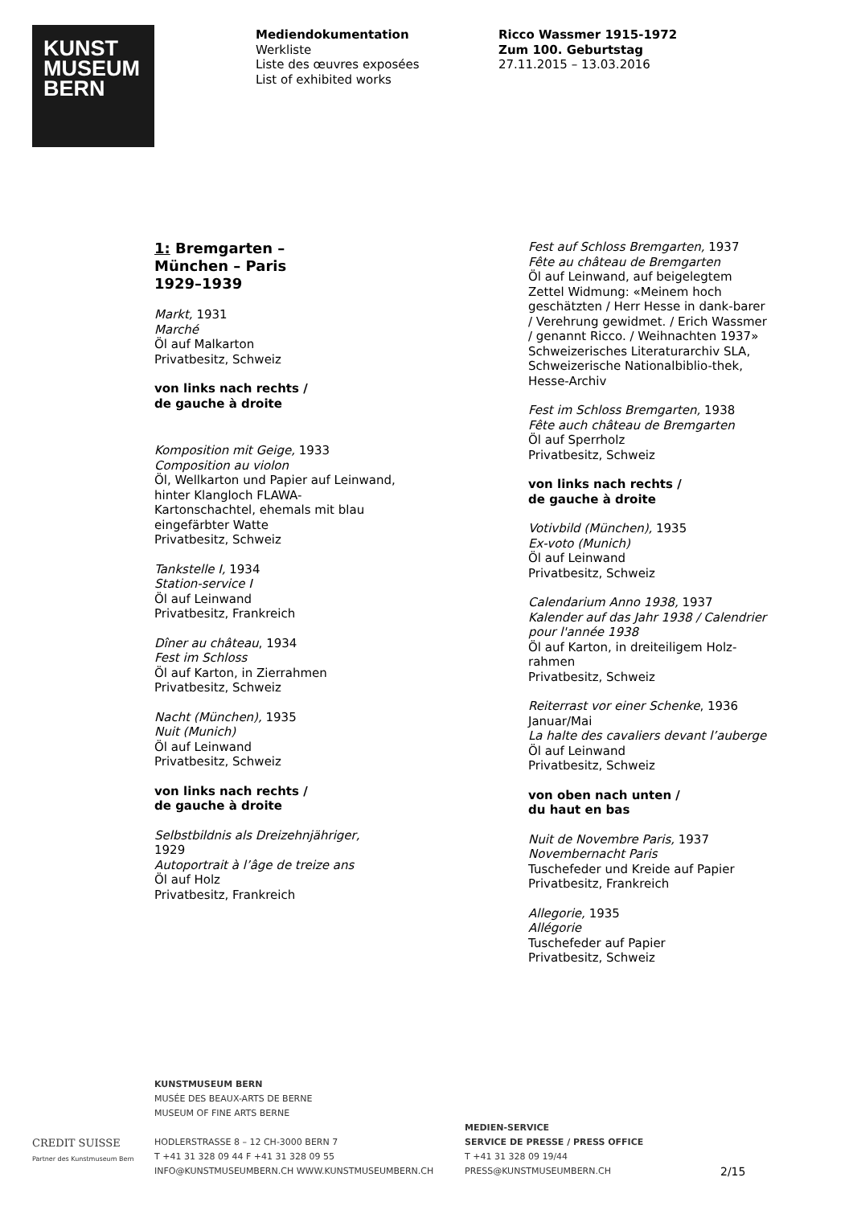KUNST
MUSEUM
BERN
Mediendokumentation
Werkliste
Liste des œuvres exposées
List of exhibited works
Ricco Wassmer 1915-1972
Zum 100. Geburtstag
27.11.2015 – 13.03.2016
1: Bremgarten –
München – Paris
1929–1939
Markt, 1931
Marché
Öl auf Malkarton
Privatbesitz, Schweiz
von links nach rechts /
de gauche à droite
Komposition mit Geige, 1933
Composition au violon
Öl, Wellkarton und Papier auf Leinwand, hinter Klangloch FLAWA-Kartonschachtel, ehemals mit blau eingefärbter Watte
Privatbesitz, Schweiz
Tankstelle I, 1934
Station-service I
Öl auf Leinwand
Privatbesitz, Frankreich
Dîner au château, 1934
Fest im Schloss
Öl auf Karton, in Zierrahmen
Privatbesitz, Schweiz
Nacht (München), 1935
Nuit (Munich)
Öl auf Leinwand
Privatbesitz, Schweiz
von links nach rechts /
de gauche à droite
Selbstbildnis als Dreizehnjähriger,
1929
Autoportrait à l’âge de treize ans
Öl auf Holz
Privatbesitz, Frankreich
Fest auf Schloss Bremgarten, 1937
Fête au château de Bremgarten
Öl auf Leinwand, auf beigelegtem Zettel Widmung: «Meinem hoch geschätzten / Herr Hesse in dank-barer / Verehrung gewidmet. / Erich Wassmer / genannt Ricco. / Weihnachten 1937»
Schweizerisches Literaturarchiv SLA, Schweizerische Nationalbiblio-thek, Hesse-Archiv
Fest im Schloss Bremgarten, 1938
Fête auch château de Bremgarten
Öl auf Sperrholz
Privatbesitz, Schweiz
von links nach rechts /
de gauche à droite
Votivbild (München), 1935
Ex-voto (Munich)
Öl auf Leinwand
Privatbesitz, Schweiz
Calendarium Anno 1938, 1937
Kalender auf das Jahr 1938 / Calendrier pour l'année 1938
Öl auf Karton, in dreiteiligem Holz-rahmen
Privatbesitz, Schweiz
Reiterrast vor einer Schenke, 1936 Januar/Mai
La halte des cavaliers devant l’auberge
Öl auf Leinwand
Privatbesitz, Schweiz
von oben nach unten /
du haut en bas
Nuit de Novembre Paris, 1937
Novembernacht Paris
Tuschefeder und Kreide auf Papier
Privatbesitz, Frankreich
Allegorie, 1935
Allégorie
Tuschefeder auf Papier
Privatbesitz, Schweiz
CREDIT SUISSE
Partner des Kunstmuseum Bern
KUNSTMUSEUM BERN
MUSÉE DES BEAUX-ARTS DE BERNE
MUSEUM OF FINE ARTS BERNE
HODLERSTRASSE 8 – 12 CH-3000 BERN 7
T +41 31 328 09 44 F +41 31 328 09 55
INFO@KUNSTMUSEUMBERN.CH WWW.KUNSTMUSEUMBERN.CH
MEDIEN-SERVICE
SERVICE DE PRESSE / PRESS OFFICE
T +41 31 328 09 19/44
PRESS@KUNSTMUSEUMBERN.CH
2/15